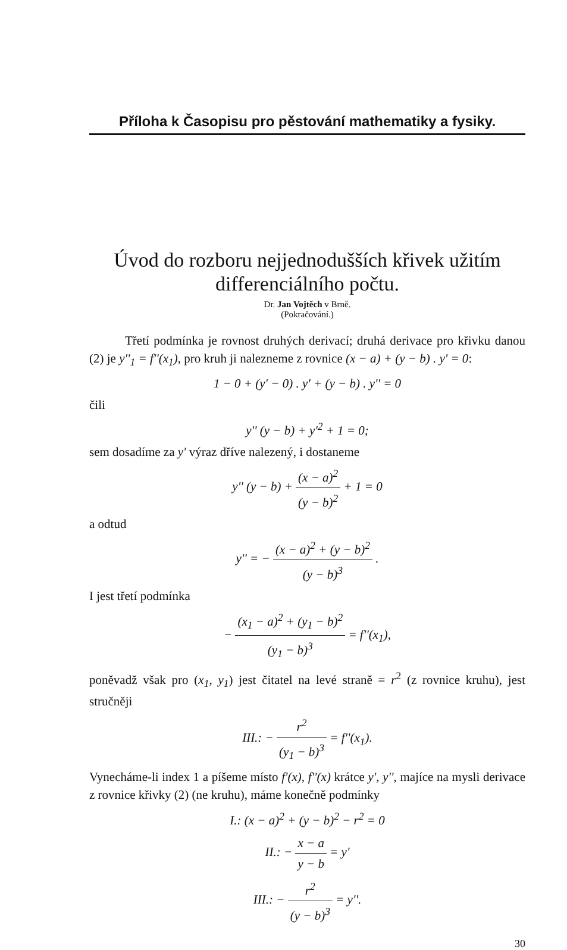Příloha k Časopisu pro pěstování mathematiky a fysiky.
Úvod do rozboru nejjednodušších křivek užitím differenciálního počtu.
Dr. Jan Vojtěch v Brně.
(Pokračování.)
Třetí podmínka je rovnost druhých derivací; druhá derivace pro křivku danou (2) je y''<sub>1</sub> = f''(x<sub>1</sub>), pro kruh ji nalezneme z rovnice (x − a) + (y − b) . y' = 0:
1 − 0 + (y' − 0) . y' + (y − b) . y'' = 0
čili
y'' (y − b) + y'<sup>2</sup> + 1 = 0;
sem dosadíme za y' výraz dříve nalezený, i dostaneme
y'' (y − b) + (x − a)<sup>2</sup> (y − b)<sup>2</sup> + 1 = 0
a odtud
y'' = − (x − a)<sup>2</sup> + (y − b)<sup>2</sup> (y − b)<sup>3</sup> .
I jest třetí podmínka
− (x<sub>1</sub> − a)<sup>2</sup> + (y<sub>1</sub> − b)<sup>2</sup> (y<sub>1</sub> − b)<sup>3</sup> = f''(x<sub>1</sub>),
poněvadž však pro (x<sub>1</sub>, y<sub>1</sub>) jest čitatel na levé straně = r<sup>2</sup> (z rovnice kruhu), jest stručněji
III.: − r<sup>2</sup> (y<sub>1</sub> − b)<sup>3</sup> = f''(x<sub>1</sub>).
Vynecháme-li index 1 a píšeme místo f'(x), f''(x) krátce y', y'', majíce na mysli derivace z rovnice křivky (2) (ne kruhu), máme konečně podmínky
I.: (x − a)<sup>2</sup> + (y − b)<sup>2</sup> − r<sup>2</sup> = 0
II.: − x − a y − b = y'
III.: − r<sup>2</sup> (y − b)<sup>3</sup> = y''.
30